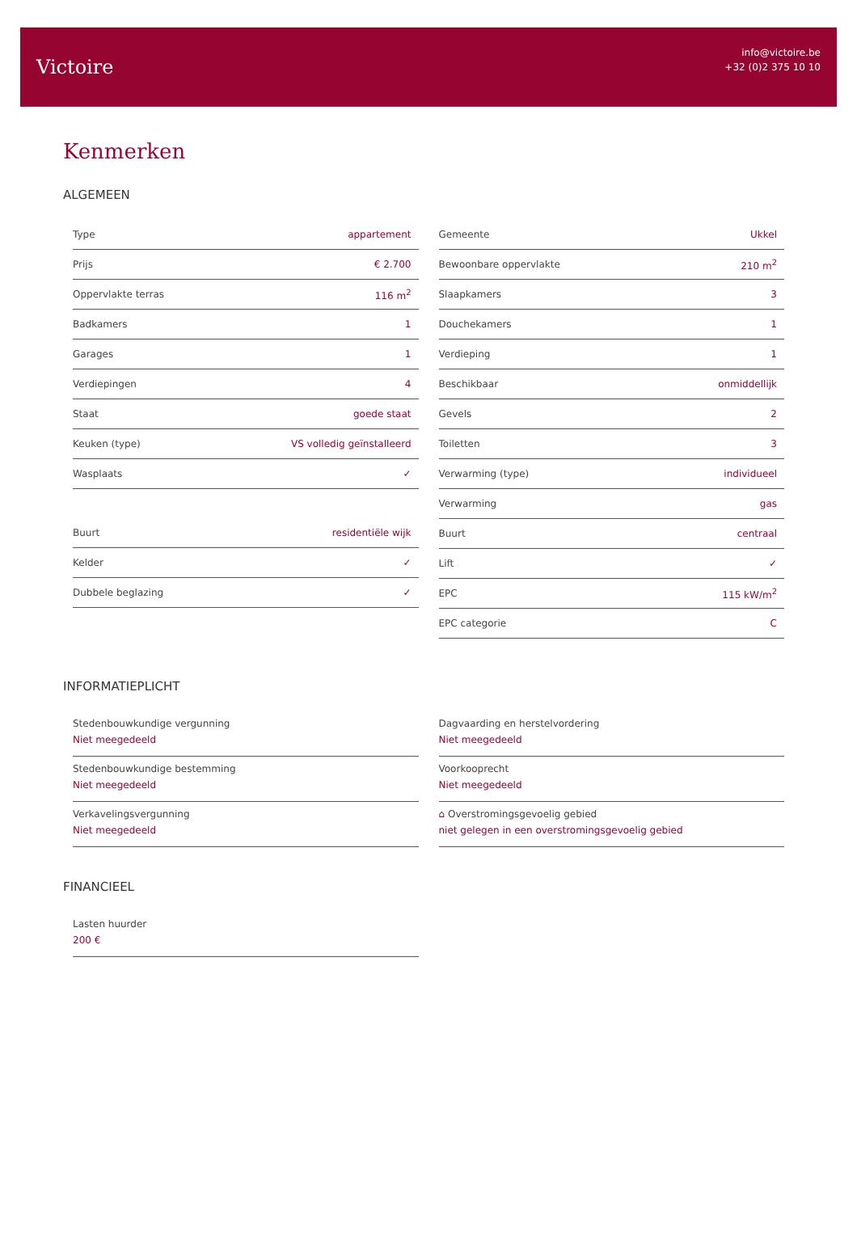Victoire
info@victoire.be
+32 (0)2 375 10 10
Kenmerken
ALGEMEEN
| Type | appartement |
| Prijs | € 2.700 |
| Oppervlakte terras | 116 m<sup>2</sup> |
| Badkamers | 1 |
| Garages | 1 |
| Verdiepingen | 4 |
| Staat | goede staat |
| Keuken (type) | VS volledig geïnstalleerd |
| Wasplaats | ✓ |
| Buurt | residentiële wijk |
| Kelder | ✓ |
| Dubbele beglazing | ✓ |
| Gemeente | Ukkel |
| Bewoonbare oppervlakte | 210 m<sup>2</sup> |
| Slaapkamers | 3 |
| Douchekamers | 1 |
| Verdieping | 1 |
| Beschikbaar | onmiddellijk |
| Gevels | 2 |
| Toiletten | 3 |
| Verwarming (type) | individueel |
| Verwarming | gas |
| Buurt | centraal |
| Lift | ✓ |
| EPC | 115 kW/m<sup>2</sup> |
| EPC categorie | C |
INFORMATIEPLICHT
Stedenbouwkundige vergunning
Niet meegedeeld
Stedenbouwkundige bestemming
Niet meegedeeld
Verkavelingsvergunning
Niet meegedeeld
Dagvaarding en herstelvordering
Niet meegedeeld
Voorkooprecht
Niet meegedeeld
⌂ Overstromingsgevoelig gebied
niet gelegen in een overstromingsgevoelig gebied
FINANCIEEL
Lasten huurder
200 €